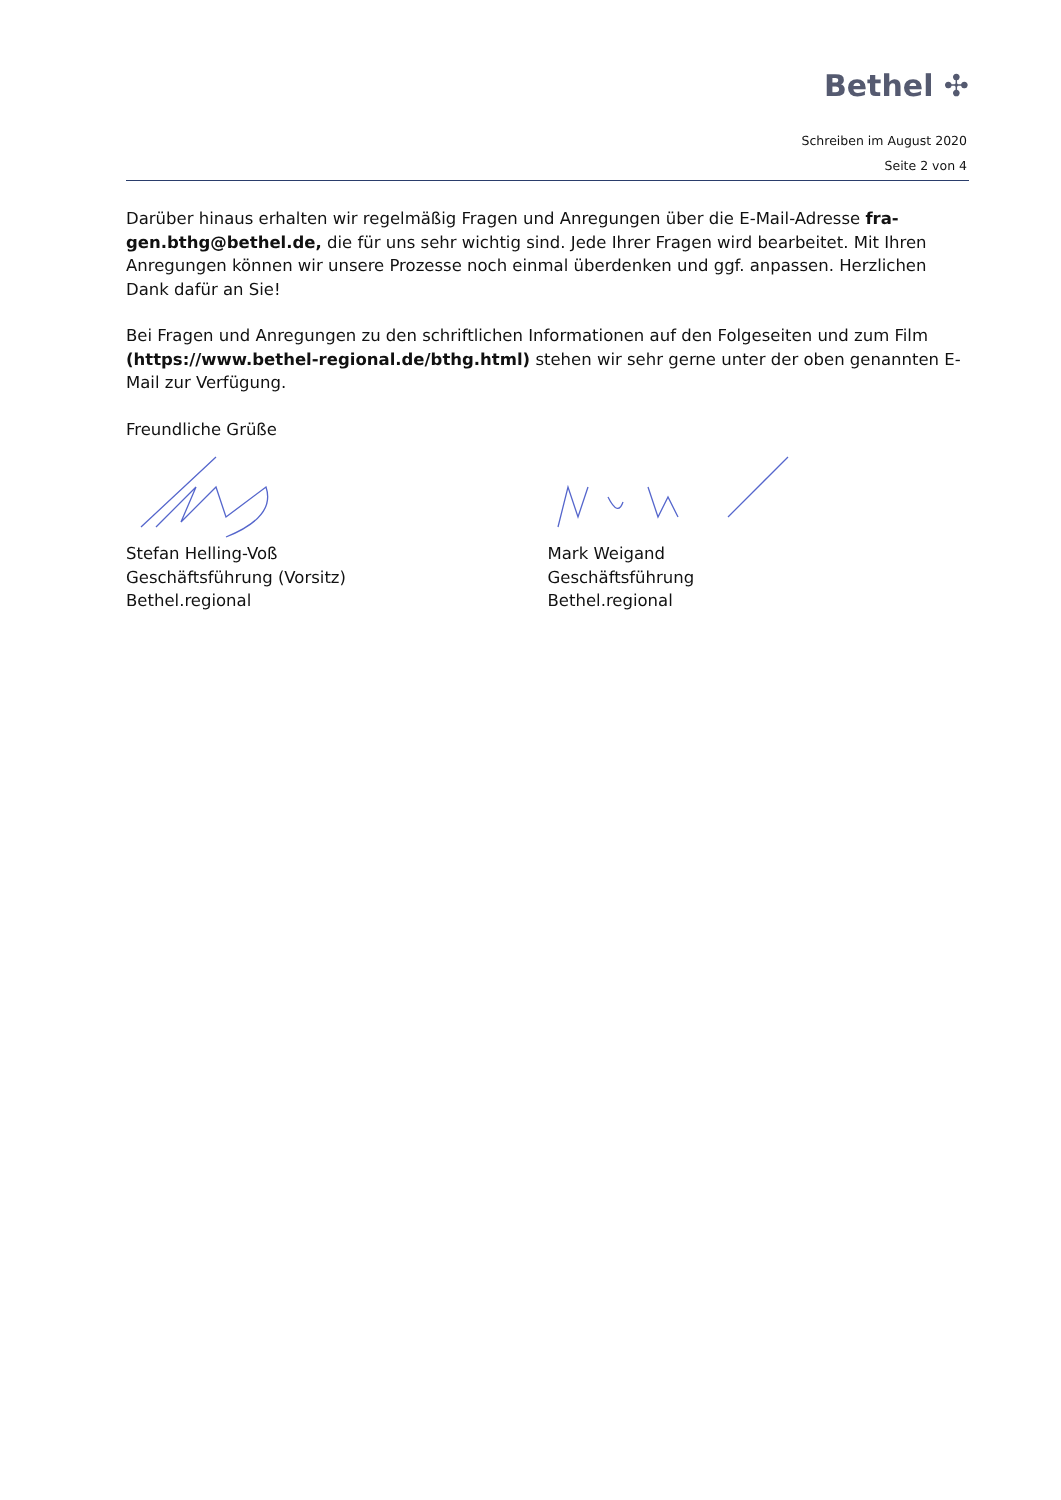Bethel ✣
Schreiben im August 2020
Seite 2 von 4
Darüber hinaus erhalten wir regelmäßig Fragen und Anregungen über die E-Mail-Adresse fra-gen.bthg@bethel.de, die für uns sehr wichtig sind. Jede Ihrer Fragen wird bearbeitet. Mit Ihren Anregungen können wir unsere Prozesse noch einmal überdenken und ggf. anpassen. Herzlichen Dank dafür an Sie!
Bei Fragen und Anregungen zu den schriftlichen Informationen auf den Folgeseiten und zum Film (https://www.bethel-regional.de/bthg.html) stehen wir sehr gerne unter der oben genannten E-Mail zur Verfügung.
Freundliche Grüße
Stefan Helling-Voß
Geschäftsführung (Vorsitz)
Bethel.regional
Mark Weigand
Geschäftsführung
Bethel.regional